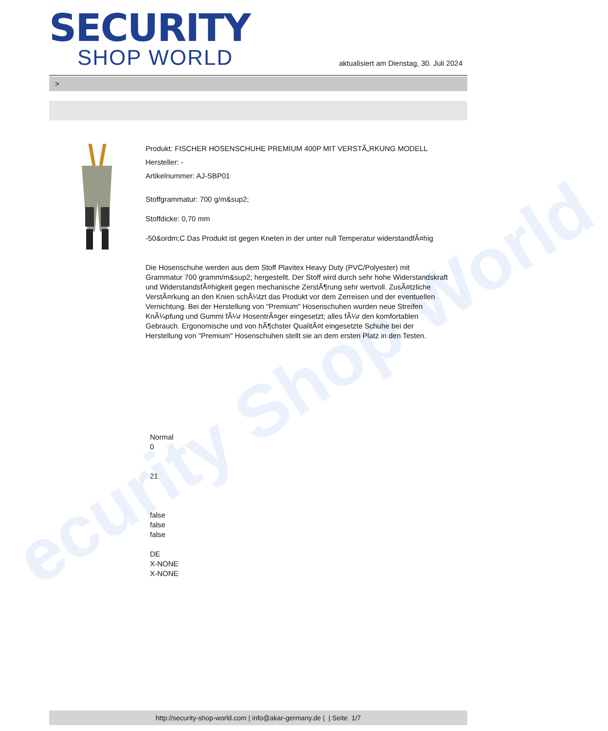ecurity Shop World
SECURITY
SHOP WORLD
aktualisiert am Dienstag, 30. Juli 2024
>
Produkt: FISCHER HOSENSCHUHE PREMIUM 400P MIT VERSTÃ„RKUNG MODELL
Hersteller: -
Artikelnummer: AJ-SBP01
Stoffgrammatur: 700 g/m&sup2;
Stoffdicke: 0,70 mm
-50&ordm;C Das Produkt ist gegen Kneten in der unter null Temperatur widerstandfÃ¤hig
Die Hosenschuhe werden aus dem Stoff Plavitex Heavy Duty (PVC/Polyester) mit Grammatur 700 gramm/m&sup2; hergestellt. Der Stoff wird durch sehr hohe Widerstandskraft und WiderstandsfÃ¤higkeit gegen mechanische ZerstÃ¶rung sehr wertvoll. ZusÃ¤tzliche VerstÃ¤rkung an den Knien schÃ¼tzt das Produkt vor dem Zerreisen und der eventuellen Vernichtung. Bei der Herstellung von "Premium" Hosenschuhen wurden neue Streifen KnÃ¼pfung und Gummi fÃ¼r HosentrÃ¤ger eingesetzt; alles fÃ¼r den komfortablen Gebrauch. Ergonomische und von hÃ¶chster QualitÃ¤t eingesetzte Schuhe bei der Herstellung von "Premium" Hosenschuhen stellt sie an dem ersten Platz in den Testen.
Normal
0
21
false
false
false
DE
X-NONE
X-NONE
http://security-shop-world.com | info@akar-germany.de | | Seite 1/7